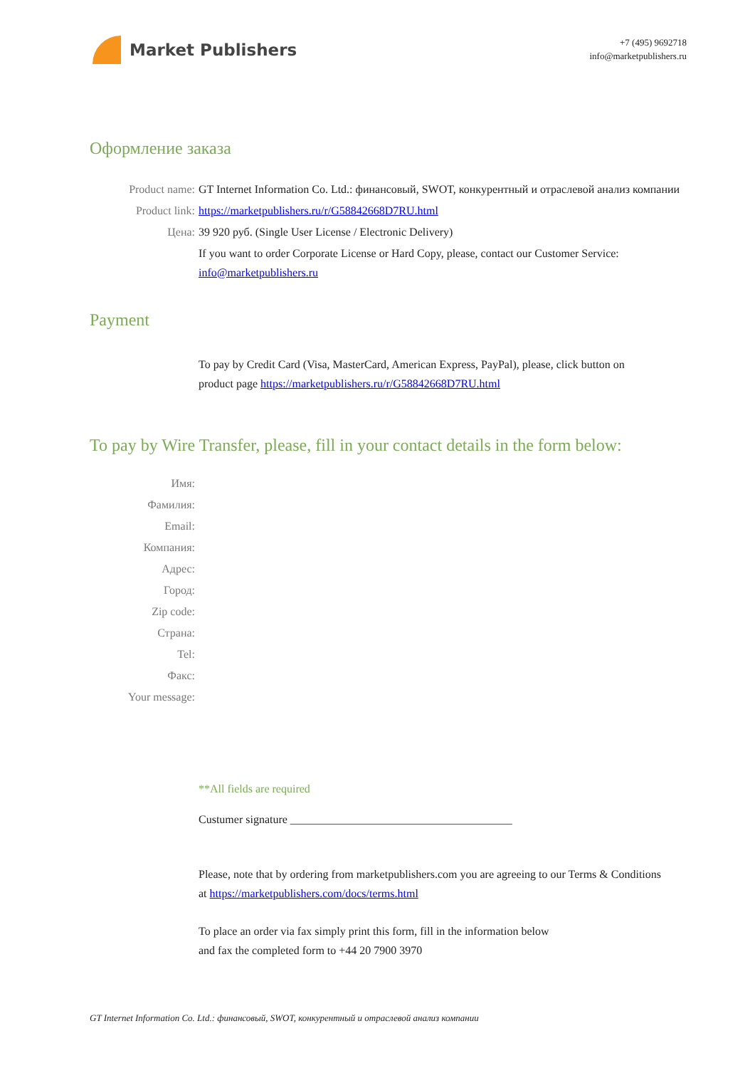Market Publishers
+7 (495) 9692718
info@marketpublishers.ru
Оформление заказа
Product name: GT Internet Information Co. Ltd.: финансовый, SWOT, конкурентный и отраслевой анализ компании
Product link: https://marketpublishers.ru/r/G58842668D7RU.html
Цена: 39 920 руб. (Single User License / Electronic Delivery)
If you want to order Corporate License or Hard Copy, please, contact our Customer Service: info@marketpublishers.ru
Payment
To pay by Credit Card (Visa, MasterCard, American Express, PayPal), please, click button on product page https://marketpublishers.ru/r/G58842668D7RU.html
To pay by Wire Transfer, please, fill in your contact details in the form below:
Имя:
Фамилия:
Email:
Компания:
Адрес:
Город:
Zip code:
Страна:
Tel:
Факс:
Your message:
**All fields are required
Custumer signature _______________________________________
Please, note that by ordering from marketpublishers.com you are agreeing to our Terms & Conditions at https://marketpublishers.com/docs/terms.html
To place an order via fax simply print this form, fill in the information below
and fax the completed form to +44 20 7900 3970
GT Internet Information Co. Ltd.: финансовый, SWOT, конкурентный и отраслевой анализ компании